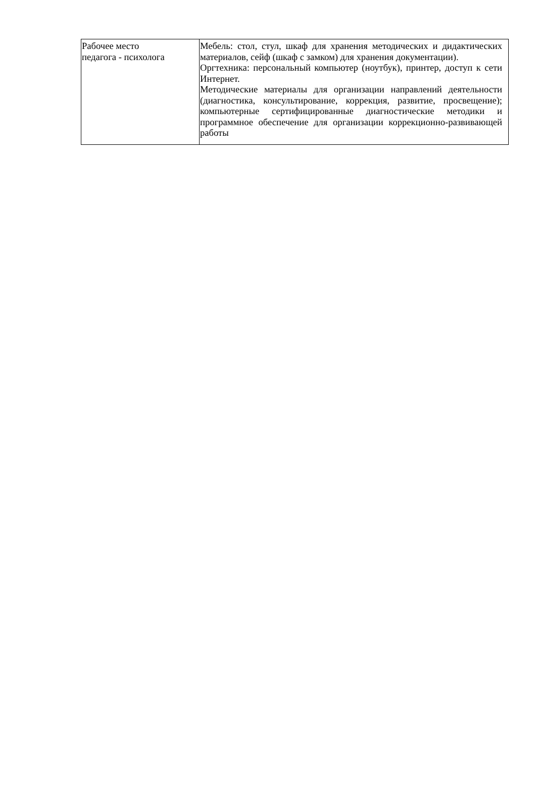| Рабочее место педагога - психолога | Мебель: стол, стул, шкаф для хранения методических и дидактических материалов, сейф (шкаф с замком) для хранения документации). Оргтехника: персональный компьютер (ноутбук), принтер, доступ к сети Интернет. Методические материалы для организации направлений деятельности (диагностика, консультирование, коррекция, развитие, просвещение); компьютерные сертифицированные диагностические методики и программное обеспечение для организации коррекционно-развивающей работы |